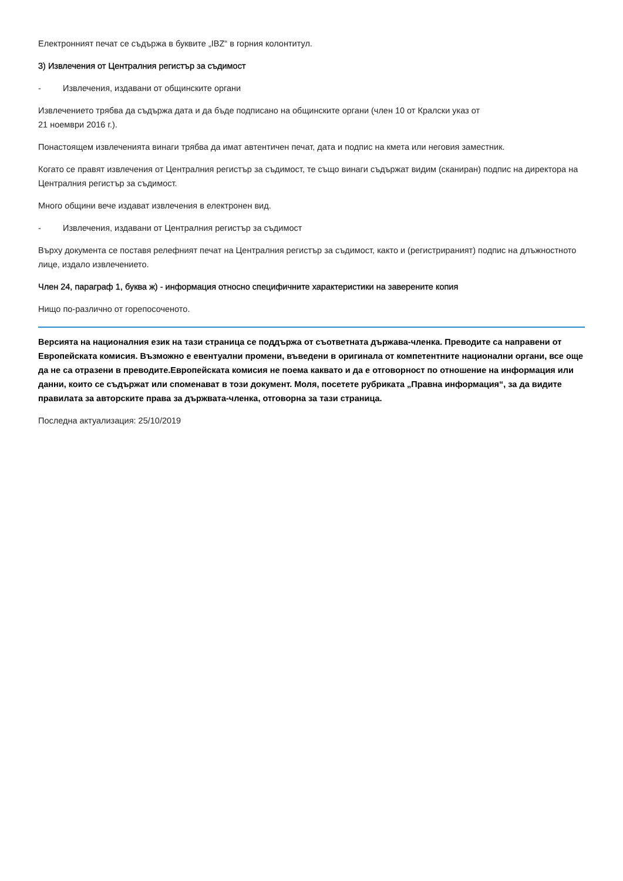Електронният печат се съдържа в буквите „IBZ“ в горния колонтитул.
3) Извлечения от Централния регистър за съдимост
- Извлечения, издавани от общинските органи
Извлечението трябва да съдържа дата и да бъде подписано на общинските органи (член 10 от Кралски указ от
21 ноември 2016 г.).
Понастоящем извлеченията винаги трябва да имат автентичен печат, дата и подпис на кмета или неговия заместник.
Когато се правят извлечения от Централния регистър за съдимост, те също винаги съдържат видим (сканиран) подпис на директора на Централния регистър за съдимост.
Много общини вече издават извлечения в електронен вид.
- Извлечения, издавани от Централния регистър за съдимост
Върху документа се поставя релефният печат на Централния регистър за съдимост, както и (регистрираният) подпис на длъжностното лице, издало извлечението.
Член 24, параграф 1, буква ж) - информация относно специфичните характеристики на заверените копия
Нищо по-различно от горепосоченото.
Версията на националния език на тази страница се поддържа от съответната държава-членка. Преводите са направени от Европейската комисия. Възможно е евентуални промени, въведени в оригинала от компетентните национални органи, все още да не са отразени в преводите.Европейската комисия не поема каквато и да е отговорност по отношение на информация или данни, които се съдържат или споменават в този документ. Моля, посетете рубриката „Правна информация“, за да видите правилата за авторските права за държвата-членка, отговорна за тази страница.
Последна актуализация: 25/10/2019